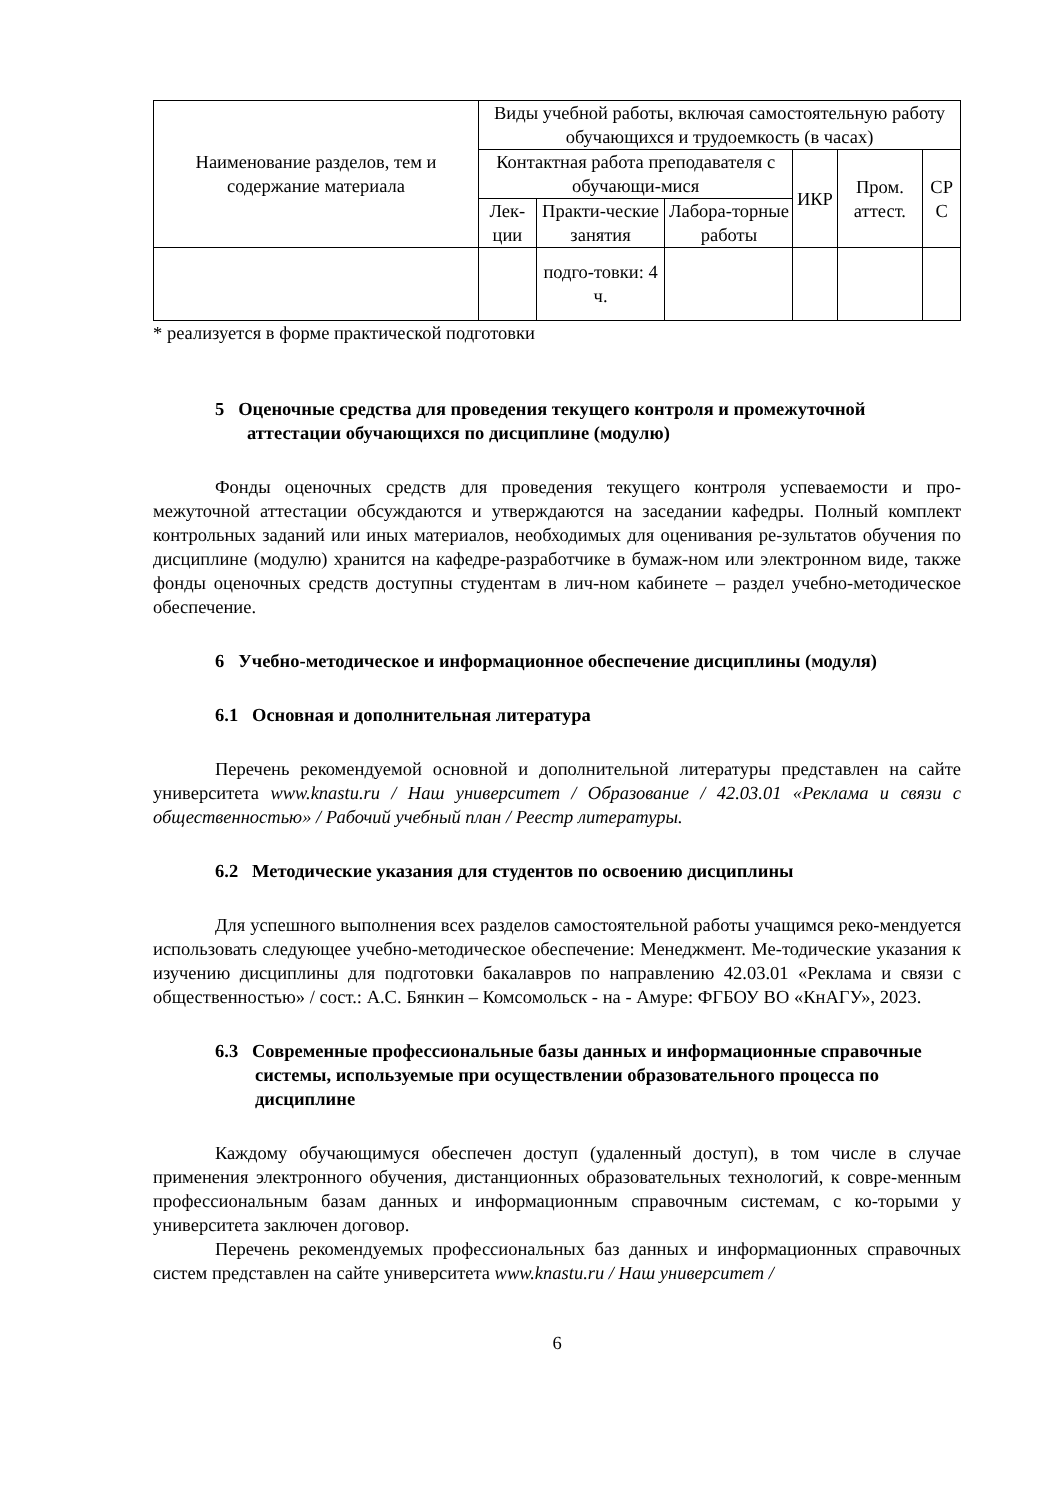| Наименование разделов, тем и содержание материала | Виды учебной работы, включая самостоятельную работу обучающихся и трудоемкость (в часах) | | | | | |
| --- | --- | --- | --- | --- | --- | --- |
| | Контактная работа преподавателя с обучающи-мися | | | ИКР | Пром. аттест. | СР С |
| | Лек-ции | Практи-ческие занятия | Лабора-торные работы | | | |
| | | подго-товки: 4 ч. | | | | |
* реализуется в форме практической подготовки
5 Оценочные средства для проведения текущего контроля и промежуточной аттестации обучающихся по дисциплине (модулю)
Фонды оценочных средств для проведения текущего контроля успеваемости и про-межуточной аттестации обсуждаются и утверждаются на заседании кафедры. Полный комплект контрольных заданий или иных материалов, необходимых для оценивания ре-зультатов обучения по дисциплине (модулю) хранится на кафедре-разработчике в бумаж-ном или электронном виде, также фонды оценочных средств доступны студентам в лич-ном кабинете – раздел учебно-методическое обеспечение.
6 Учебно-методическое и информационное обеспечение дисциплины (модуля)
6.1 Основная и дополнительная литература
Перечень рекомендуемой основной и дополнительной литературы представлен на сайте университета www.knastu.ru / Наш университет / Образование / 42.03.01 «Реклама и связи с общественностью» / Рабочий учебный план / Реестр литературы.
6.2 Методические указания для студентов по освоению дисциплины
Для успешного выполнения всех разделов самостоятельной работы учащимся реко-мендуется использовать следующее учебно-методическое обеспечение: Менеджмент. Ме-тодические указания к изучению дисциплины для подготовки бакалавров по направлению 42.03.01 «Реклама и связи с общественностью» / сост.: А.С. Бянкин – Комсомольск - на - Амуре: ФГБОУ ВО «КнАГУ», 2023.
6.3 Современные профессиональные базы данных и информационные справочные системы, используемые при осуществлении образовательного процесса по дисциплине
Каждому обучающимуся обеспечен доступ (удаленный доступ), в том числе в случае применения электронного обучения, дистанционных образовательных технологий, к совре-менным профессиональным базам данных и информационным справочным системам, с ко-торыми у университета заключен договор.
Перечень рекомендуемых профессиональных баз данных и информационных справочных систем представлен на сайте университета www.knastu.ru / Наш университет /
6